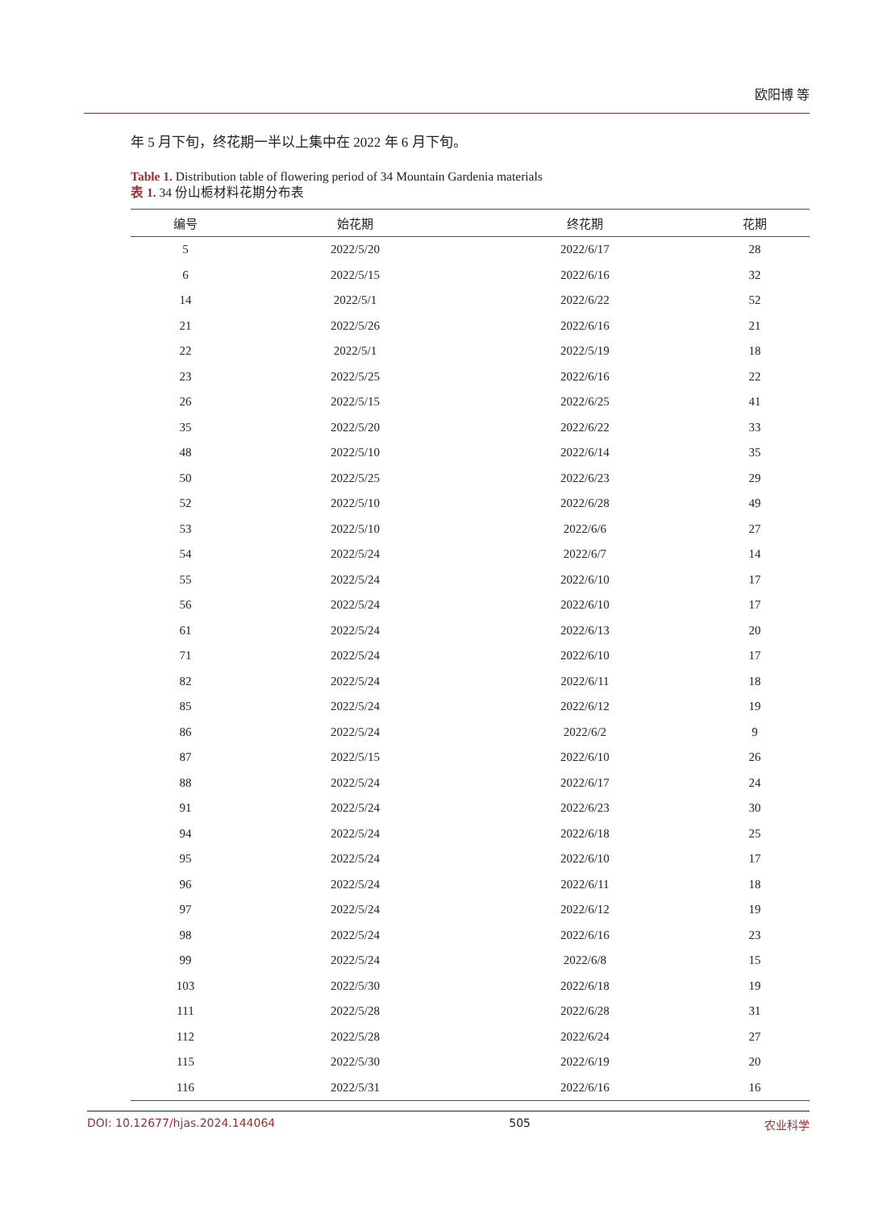欧阳博 等
年 5 月下旬，终花期一半以上集中在 2022 年 6 月下旬。
Table 1. Distribution table of flowering period of 34 Mountain Gardenia materials
表 1. 34 份山栀材料花期分布表
| 编号 | 始花期 | 终花期 | 花期 |
| --- | --- | --- | --- |
| 5 | 2022/5/20 | 2022/6/17 | 28 |
| 6 | 2022/5/15 | 2022/6/16 | 32 |
| 14 | 2022/5/1 | 2022/6/22 | 52 |
| 21 | 2022/5/26 | 2022/6/16 | 21 |
| 22 | 2022/5/1 | 2022/5/19 | 18 |
| 23 | 2022/5/25 | 2022/6/16 | 22 |
| 26 | 2022/5/15 | 2022/6/25 | 41 |
| 35 | 2022/5/20 | 2022/6/22 | 33 |
| 48 | 2022/5/10 | 2022/6/14 | 35 |
| 50 | 2022/5/25 | 2022/6/23 | 29 |
| 52 | 2022/5/10 | 2022/6/28 | 49 |
| 53 | 2022/5/10 | 2022/6/6 | 27 |
| 54 | 2022/5/24 | 2022/6/7 | 14 |
| 55 | 2022/5/24 | 2022/6/10 | 17 |
| 56 | 2022/5/24 | 2022/6/10 | 17 |
| 61 | 2022/5/24 | 2022/6/13 | 20 |
| 71 | 2022/5/24 | 2022/6/10 | 17 |
| 82 | 2022/5/24 | 2022/6/11 | 18 |
| 85 | 2022/5/24 | 2022/6/12 | 19 |
| 86 | 2022/5/24 | 2022/6/2 | 9 |
| 87 | 2022/5/15 | 2022/6/10 | 26 |
| 88 | 2022/5/24 | 2022/6/17 | 24 |
| 91 | 2022/5/24 | 2022/6/23 | 30 |
| 94 | 2022/5/24 | 2022/6/18 | 25 |
| 95 | 2022/5/24 | 2022/6/10 | 17 |
| 96 | 2022/5/24 | 2022/6/11 | 18 |
| 97 | 2022/5/24 | 2022/6/12 | 19 |
| 98 | 2022/5/24 | 2022/6/16 | 23 |
| 99 | 2022/5/24 | 2022/6/8 | 15 |
| 103 | 2022/5/30 | 2022/6/18 | 19 |
| 111 | 2022/5/28 | 2022/6/28 | 31 |
| 112 | 2022/5/28 | 2022/6/24 | 27 |
| 115 | 2022/5/30 | 2022/6/19 | 20 |
| 116 | 2022/5/31 | 2022/6/16 | 16 |
DOI: 10.12677/hjas.2024.144064 505 农业科学